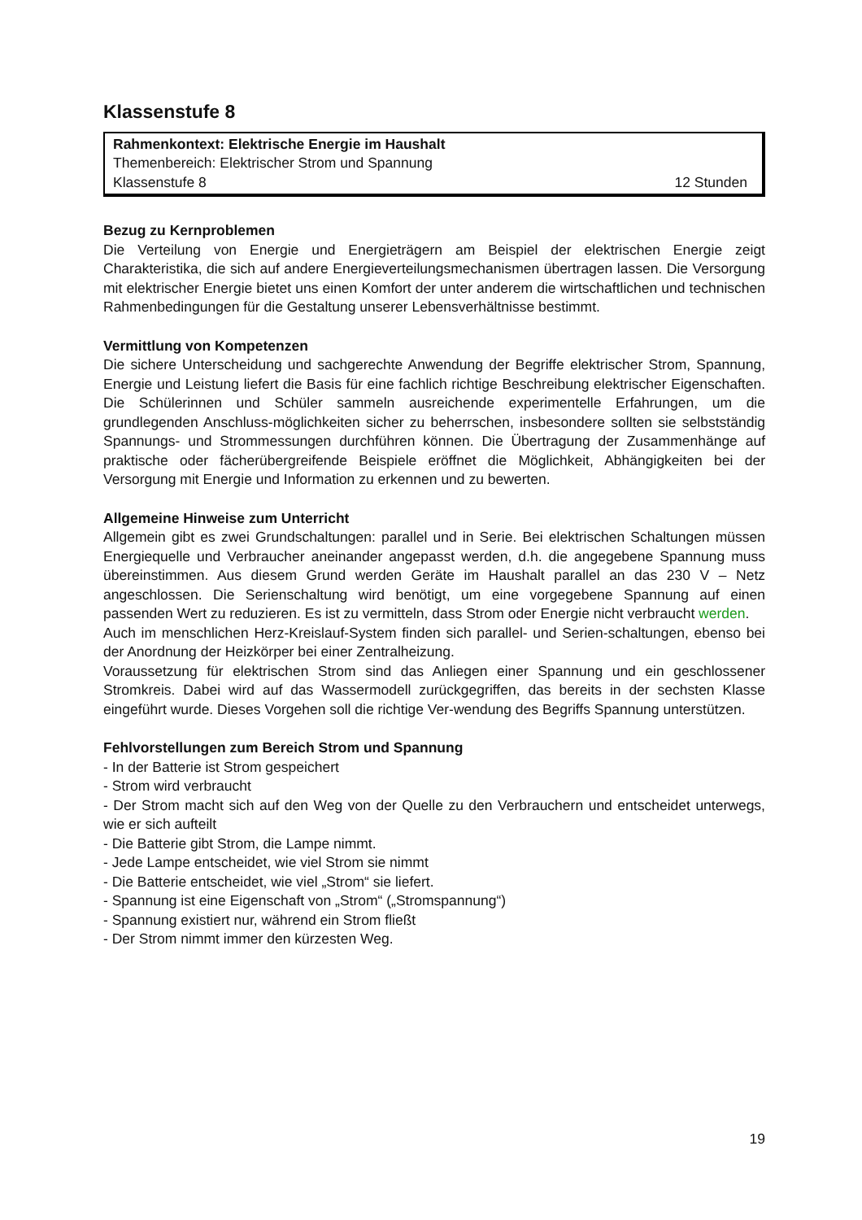Klassenstufe 8
Rahmenkontext: Elektrische Energie im Haushalt
Themenbereich: Elektrischer Strom und Spannung
Klassenstufe 8 12 Stunden
Bezug zu Kernproblemen
Die Verteilung von Energie und Energieträgern am Beispiel der elektrischen Energie zeigt Charakteristika, die sich auf andere Energieverteilungsmechanismen übertragen lassen. Die Versorgung mit elektrischer Energie bietet uns einen Komfort der unter anderem die wirtschaftlichen und technischen Rahmenbedingungen für die Gestaltung unserer Lebensverhältnisse bestimmt.
Vermittlung von Kompetenzen
Die sichere Unterscheidung und sachgerechte Anwendung der Begriffe elektrischer Strom, Spannung, Energie und Leistung liefert die Basis für eine fachlich richtige Beschreibung elektrischer Eigenschaften. Die Schülerinnen und Schüler sammeln ausreichende experimentelle Erfahrungen, um die grundlegenden Anschluss-möglichkeiten sicher zu beherrschen, insbesondere sollten sie selbstständig Spannungs- und Strommessungen durchführen können. Die Übertragung der Zusammenhänge auf praktische oder fächerübergreifende Beispiele eröffnet die Möglichkeit, Abhängigkeiten bei der Versorgung mit Energie und Information zu erkennen und zu bewerten.
Allgemeine Hinweise zum Unterricht
Allgemein gibt es zwei Grundschaltungen: parallel und in Serie. Bei elektrischen Schaltungen müssen Energiequelle und Verbraucher aneinander angepasst werden, d.h. die angegebene Spannung muss übereinstimmen. Aus diesem Grund werden Geräte im Haushalt parallel an das 230 V – Netz angeschlossen. Die Serienschaltung wird benötigt, um eine vorgegebene Spannung auf einen passenden Wert zu reduzieren. Es ist zu vermitteln, dass Strom oder Energie nicht verbraucht werden.
Auch im menschlichen Herz-Kreislauf-System finden sich parallel- und Serien-schaltungen, ebenso bei der Anordnung der Heizkörper bei einer Zentralheizung.
Voraussetzung für elektrischen Strom sind das Anliegen einer Spannung und ein geschlossener Stromkreis. Dabei wird auf das Wassermodell zurückgegriffen, das bereits in der sechsten Klasse eingeführt wurde. Dieses Vorgehen soll die richtige Ver-wendung des Begriffs Spannung unterstützen.
Fehlvorstellungen zum Bereich Strom und Spannung
- In der Batterie ist Strom gespeichert
- Strom wird verbraucht
- Der Strom macht sich auf den Weg von der Quelle zu den Verbrauchern und entscheidet unterwegs, wie er sich aufteilt
- Die Batterie gibt Strom, die Lampe nimmt.
- Jede Lampe entscheidet, wie viel Strom sie nimmt
- Die Batterie entscheidet, wie viel „Strom“ sie liefert.
- Spannung ist eine Eigenschaft von „Strom“ („Stromspannung“)
- Spannung existiert nur, während ein Strom fließt
- Der Strom nimmt immer den kürzesten Weg.
19